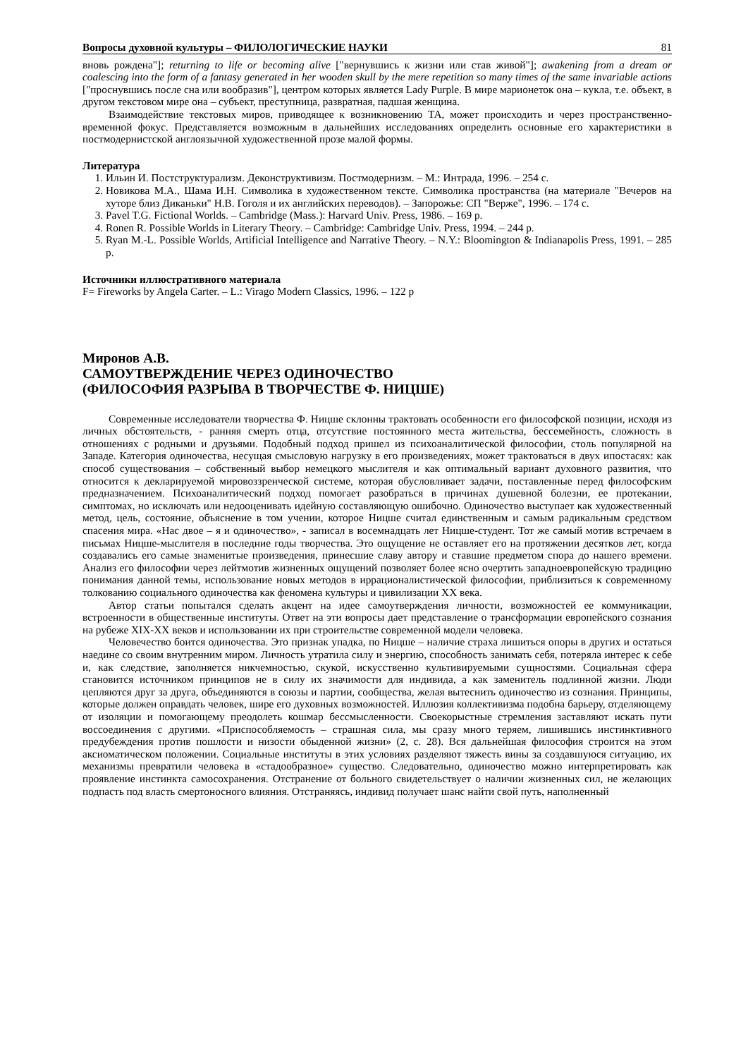Вопросы духовной культуры – ФИЛОЛОГИЧЕСКИЕ НАУКИ 81
вновь рождена"]; returning to life or becoming alive ["вернувшись к жизни или став живой"]; awakening from a dream or coalescing into the form of a fantasy generated in her wooden skull by the mere repetition so many times of the same invariable actions ["проснувшись после сна или вообразив"], центром которых является Lady Purple. В мире марионеток она – кукла, т.е. объект, в другом текстовом мире она – субъект, преступница, развратная, падшая женщина.
Взаимодействие текстовых миров, приводящее к возникновению ТА, может происходить и через пространственно-временной фокус. Представляется возможным в дальнейших исследованиях определить основные его характеристики в постмодернистской англоязычной художественной прозе малой формы.
Литература
1. Ильин И. Постструктурализм. Деконструктивизм. Постмодернизм. – М.: Интрада, 1996. – 254 с.
2. Новикова М.А., Шама И.Н. Символика в художественном тексте. Символика пространства (на материале "Вечеров на хуторе близ Диканьки" Н.В. Гоголя и их английских переводов). – Запорожье: СП "Верже", 1996. – 174 с.
3. Pavel T.G. Fictional Worlds. – Cambridge (Mass.): Harvard Univ. Press, 1986. – 169 p.
4. Ronen R. Possible Worlds in Literary Theory. – Cambridge: Cambridge Univ. Press, 1994. – 244 p.
5. Ryan M.-L. Possible Worlds, Artificial Intelligence and Narrative Theory. – N.Y.: Bloomington & Indianapolis Press, 1991. – 285 p.
Источники иллюстративного материала
F= Fireworks by Angela Carter. – L.: Virago Modern Classics, 1996. – 122 p
Миронов А.В.
САМОУТВЕРЖДЕНИЕ ЧЕРЕЗ ОДИНОЧЕСТВО
(ФИЛОСОФИЯ РАЗРЫВА В ТВОРЧЕСТВЕ Ф. НИЦШЕ)
Современные исследователи творчества Ф. Ницше склонны трактовать особенности его философской позиции, исходя из личных обстоятельств, - ранняя смерть отца, отсутствие постоянного места жительства, бессемейность, сложность в отношениях с родными и друзьями. Подобный подход пришел из психоаналитической философии, столь популярной на Западе. Категория одиночества, несущая смысловую нагрузку в его произведениях, может трактоваться в двух ипостасях: как способ существования – собственный выбор немецкого мыслителя и как оптимальный вариант духовного развития, что относится к декларируемой мировоззренческой системе, которая обусловливает задачи, поставленные перед философским предназначением. Психоаналитический подход помогает разобраться в причинах душевной болезни, ее протекании, симптомах, но исключать или недооценивать идейную составляющую ошибочно. Одиночество выступает как художественный метод, цель, состояние, объяснение в том учении, которое Ницше считал единственным и самым радикальным средством спасения мира. «Нас двое – я и одиночество», - записал в восемнадцать лет Ницше-студент. Тот же самый мотив встречаем в письмах Ницше-мыслителя в последние годы творчества. Это ощущение не оставляет его на протяжении десятков лет, когда создавались его самые знаменитые произведения, принесшие славу автору и ставшие предметом спора до нашего времени. Анализ его философии через лейтмотив жизненных ощущений позволяет более ясно очертить западноевропейскую традицию понимания данной темы, использование новых методов в иррационалистической философии, приблизиться к современному толкованию социального одиночества как феномена культуры и цивилизации XX века.
Автор статьи попытался сделать акцент на идее самоутверждения личности, возможностей ее коммуникации, встроенности в общественные институты. Ответ на эти вопросы дает представление о трансформации европейского сознания на рубеже XIX-XX веков и использовании их при строительстве современной модели человека.
Человечество боится одиночества. Это признак упадка, по Ницше – наличие страха лишиться опоры в других и остаться наедине со своим внутренним миром. Личность утратила силу и энергию, способность занимать себя, потеряла интерес к себе и, как следствие, заполняется никчемностью, скукой, искусственно культивируемыми сущностями. Социальная сфера становится источником принципов не в силу их значимости для индивида, а как заменитель подлинной жизни. Люди цепляются друг за друга, объединяются в союзы и партии, сообщества, желая вытеснить одиночество из сознания. Принципы, которые должен оправдать человек, шире его духовных возможностей. Иллюзия коллективизма подобна барьеру, отделяющему от изоляции и помогающему преодолеть кошмар бессмысленности. Своекорыстные стремления заставляют искать пути воссоединения с другими. «Приспособляемость – страшная сила, мы сразу много теряем, лишившись инстинктивного предубеждения против пошлости и низости обыденной жизни» (2, с. 28). Вся дальнейшая философия строится на этом аксиоматическом положении. Социальные институты в этих условиях разделяют тяжесть вины за создавшуюся ситуацию, их механизмы превратили человека в «стадообразное» существо. Следовательно, одиночество можно интерпретировать как проявление инстинкта самосохранения. Отстранение от больного свидетельствует о наличии жизненных сил, не желающих подпасть под власть смертоносного влияния. Отстраняясь, индивид получает шанс найти свой путь, наполненный